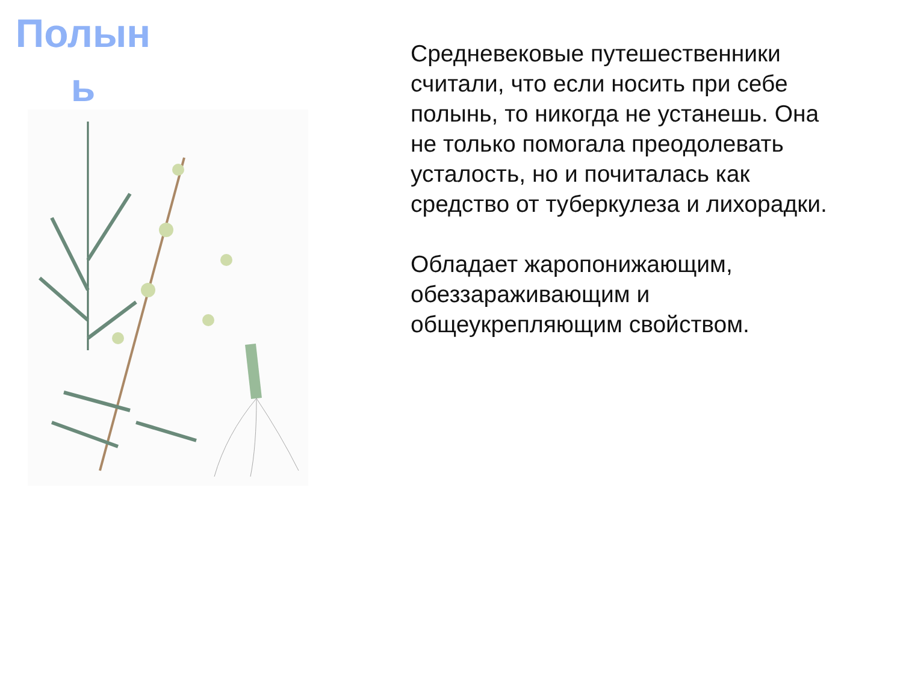Полын ь
Средневековые путешественники считали, что если носить при себе полынь, то никогда не устанешь. Она не только помогала преодолевать усталость, но и почиталась как средство от туберкулеза и лихорадки.
Обладает жаропонижающим, обеззараживающим и общеукрепляющим свойством.